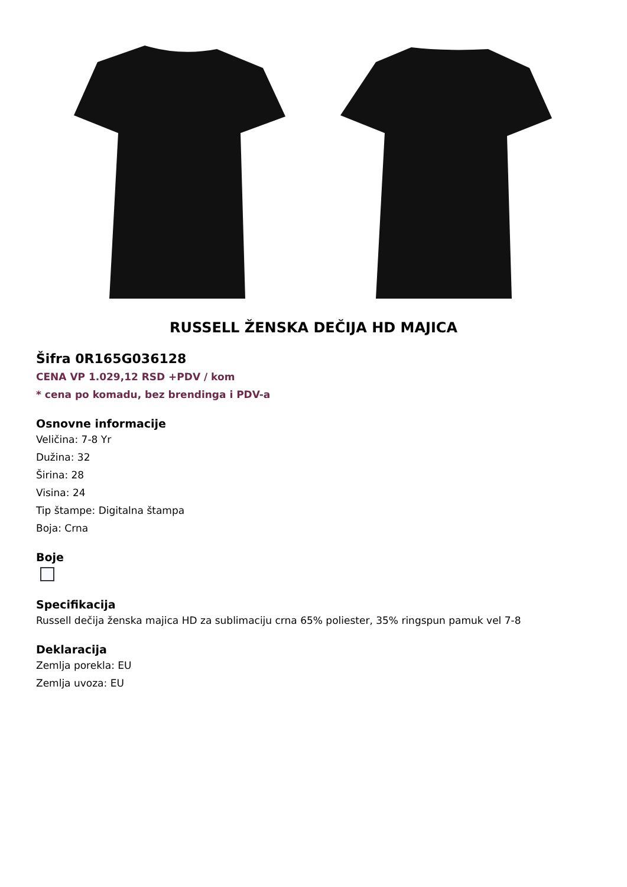RUSSELL ŽENSKA DEČIJA HD MAJICA
Šifra 0R165G036128
CENA VP 1.029,12 RSD +PDV / kom
* cena po komadu, bez brendinga i PDV-a
Osnovne informacije
Veličina: 7-8 Yr
Dužina: 32
Širina: 28
Visina: 24
Tip štampe: Digitalna štampa
Boja: Crna
Boje
Specifikacija
Russell dečija ženska majica HD za sublimaciju crna 65% poliester, 35% ringspun pamuk vel 7-8
Deklaracija
Zemlja porekla: EU
Zemlja uvoza: EU